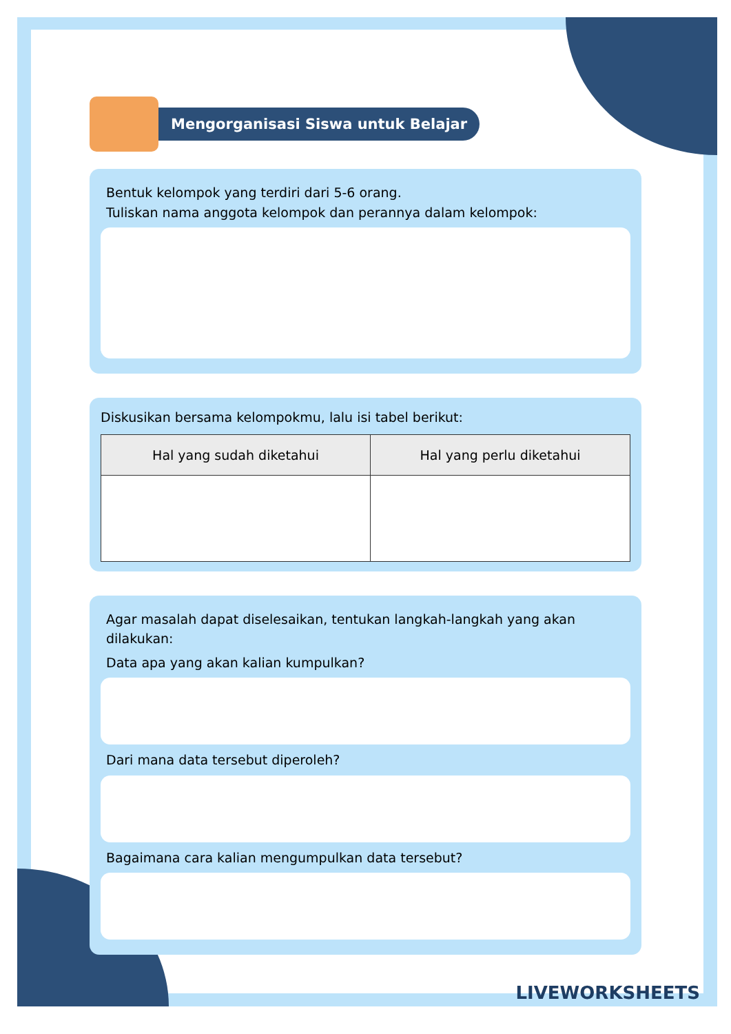Mengorganisasi Siswa untuk Belajar
Bentuk kelompok yang terdiri dari 5-6 orang.
Tuliskan nama anggota kelompok dan perannya dalam kelompok:
Diskusikan bersama kelompokmu, lalu isi tabel berikut:
| Hal yang sudah diketahui | Hal yang perlu diketahui |
| --- | --- |
Agar masalah dapat diselesaikan, tentukan langkah-langkah yang akan dilakukan:
Data apa yang akan kalian kumpulkan?
Dari mana data tersebut diperoleh?
Bagaimana cara kalian mengumpulkan data tersebut?
LIVEWORKSHEETS